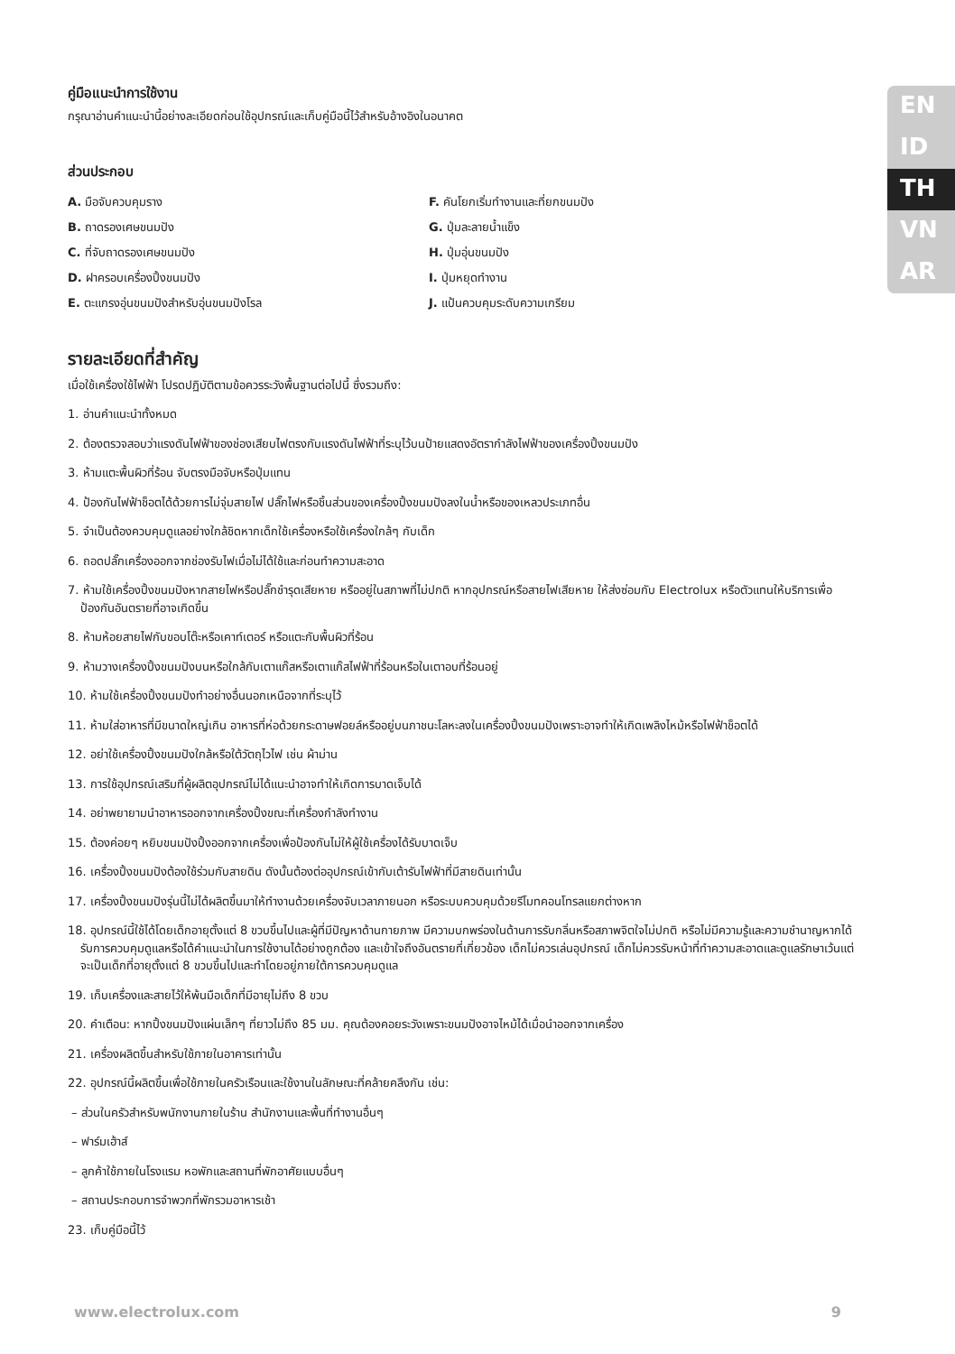EN
ID
TH
VN
AR
คู่มือแนะนำการใช้งาน
กรุณาอ่านคำแนะนำนี้อย่างละเอียดก่อนใช้อุปกรณ์และเก็บคู่มือนี้ไว้สำหรับอ้างอิงในอนาคต
ส่วนประกอบ
A. มือจับควบคุมราง
B. ถาดรองเศษขนมปัง
C. ที่จับถาดรองเศษขนมปัง
D. ฝาครอบเครื่องปิ้งขนมปัง
E. ตะแกรงอุ่นขนมปังสำหรับอุ่นขนมปังโรล
F. คันโยกเริ่มทำงานและที่ยกขนมปัง
G. ปุ่มละลายน้ำแข็ง
H. ปุ่มอุ่นขนมปัง
I. ปุ่มหยุดทำงาน
J. แป้นควบคุมระดับความเกรียม
รายละเอียดที่สำคัญ
เมื่อใช้เครื่องใช้ไฟฟ้า โปรดปฏิบัติตามข้อควรระวังพื้นฐานต่อไปนี้ ซึ่งรวมถึง:
1. อ่านคำแนะนำทั้งหมด
2. ต้องตรวจสอบว่าแรงดันไฟฟ้าของช่องเสียบไฟตรงกับแรงดันไฟฟ้าที่ระบุไว้บนป้ายแสดงอัตรากำลังไฟฟ้าของเครื่องปิ้งขนมปัง
3. ห้ามแตะพื้นผิวที่ร้อน จับตรงมือจับหรือปุ่มแทน
4. ป้องกันไฟฟ้าช็อตได้ด้วยการไม่จุ่มสายไฟ ปลั๊กไฟหรือชิ้นส่วนของเครื่องปิ้งขนมปังลงในน้ำหรือของเหลวประเภทอื่น
5. จำเป็นต้องควบคุมดูแลอย่างใกล้ชิดหากเด็กใช้เครื่องหรือใช้เครื่องใกล้ๆ กับเด็ก
6. ถอดปลั๊กเครื่องออกจากช่องรับไฟเมื่อไม่ได้ใช้และก่อนทำความสะอาด
7. ห้ามใช้เครื่องปิ้งขนมปังหากสายไฟหรือปลั๊กชำรุดเสียหาย หรืออยู่ในสภาพที่ไม่ปกติ หากอุปกรณ์หรือสายไฟเสียหาย ให้ส่งซ่อมกับ Electrolux หรือตัวแทนให้บริการเพื่อป้องกันอันตรายที่อาจเกิดขึ้น
8. ห้ามห้อยสายไฟกับขอบโต๊ะหรือเคาท์เตอร์ หรือแตะกับพื้นผิวที่ร้อน
9. ห้ามวางเครื่องปิ้งขนมปังบนหรือใกล้กับเตาแก๊สหรือเตาแก๊สไฟฟ้าที่ร้อนหรือในเตาอบที่ร้อนอยู่
10. ห้ามใช้เครื่องปิ้งขนมปังทำอย่างอื่นนอกเหนือจากที่ระบุไว้
11. ห้ามใส่อาหารที่มีขนาดใหญ่เกิน อาหารที่ห่อด้วยกระดาษฟอยล์หรืออยู่บนภาชนะโลหะลงในเครื่องปิ้งขนมปังเพราะอาจทำให้เกิดเพลิงไหม้หรือไฟฟ้าช็อตได้
12. อย่าใช้เครื่องปิ้งขนมปังใกล้หรือใต้วัตถุไวไฟ เช่น ผ้าม่าน
13. การใช้อุปกรณ์เสริมที่ผู้ผลิตอุปกรณ์ไม่ได้แนะนำอาจทำให้เกิดการบาดเจ็บได้
14. อย่าพยายามนำอาหารออกจากเครื่องปิ้งขณะที่เครื่องกำลังทำงาน
15. ต้องค่อยๆ หยิบขนมปังปิ้งออกจากเครื่องเพื่อป้องกันไม่ให้ผู้ใช้เครื่องได้รับบาดเจ็บ
16. เครื่องปิ้งขนมปังต้องใช้ร่วมกับสายดิน ดังนั้นต้องต่ออุปกรณ์เข้ากับเต้ารับไฟฟ้าที่มีสายดินเท่านั้น
17. เครื่องปิ้งขนมปังรุ่นนี้ไม่ได้ผลิตขึ้นมาให้ทำงานด้วยเครื่องจับเวลาภายนอก หรือระบบควบคุมด้วยรีโมทคอนโทรลแยกต่างหาก
18. อุปกรณ์นี้ใช้ได้โดยเด็กอายุตั้งแต่ 8 ขวบขึ้นไปและผู้ที่มีปัญหาด้านกายภาพ มีความบกพร่องในด้านการรับกลิ่นหรือสภาพจิตใจไม่ปกติ หรือไม่มีความรู้และความชำนาญหากได้รับการควบคุมดูแลหรือได้คำแนะนำในการใช้งานได้อย่างถูกต้อง และเข้าใจถึงอันตรายที่เกี่ยวข้อง เด็กไม่ควรเล่นอุปกรณ์ เด็กไม่ควรรับหน้าที่ทำความสะอาดและดูแลรักษาเว้นแต่จะเป็นเด็กที่อายุตั้งแต่ 8 ขวบขึ้นไปและทำโดยอยู่ภายใต้การควบคุมดูแล
19. เก็บเครื่องและสายไว้ให้พ้นมือเด็กที่มีอายุไม่ถึง 8 ขวบ
20. คำเตือน: หากปิ้งขนมปังแผ่นเล็กๆ ที่ยาวไม่ถึง 85 มม. คุณต้องคอยระวังเพราะขนมปังอาจไหม้ได้เมื่อนำออกจากเครื่อง
21. เครื่องผลิตขึ้นสำหรับใช้ภายในอาคารเท่านั้น
22. อุปกรณ์นี้ผลิตขึ้นเพื่อใช้ภายในครัวเรือนและใช้งานในลักษณะที่คล้ายคลึงกัน เช่น:
– ส่วนในครัวสำหรับพนักงานภายในร้าน สำนักงานและพื้นที่ทำงานอื่นๆ
– ฟาร์มเฮ้าส์
– ลูกค้าใช้ภายในโรงแรม หอพักและสถานที่พักอาศัยแบบอื่นๆ
– สถานประกอบการจำพวกที่พักรวมอาหารเช้า
23. เก็บคู่มือนี้ไว้
www.electrolux.com 9